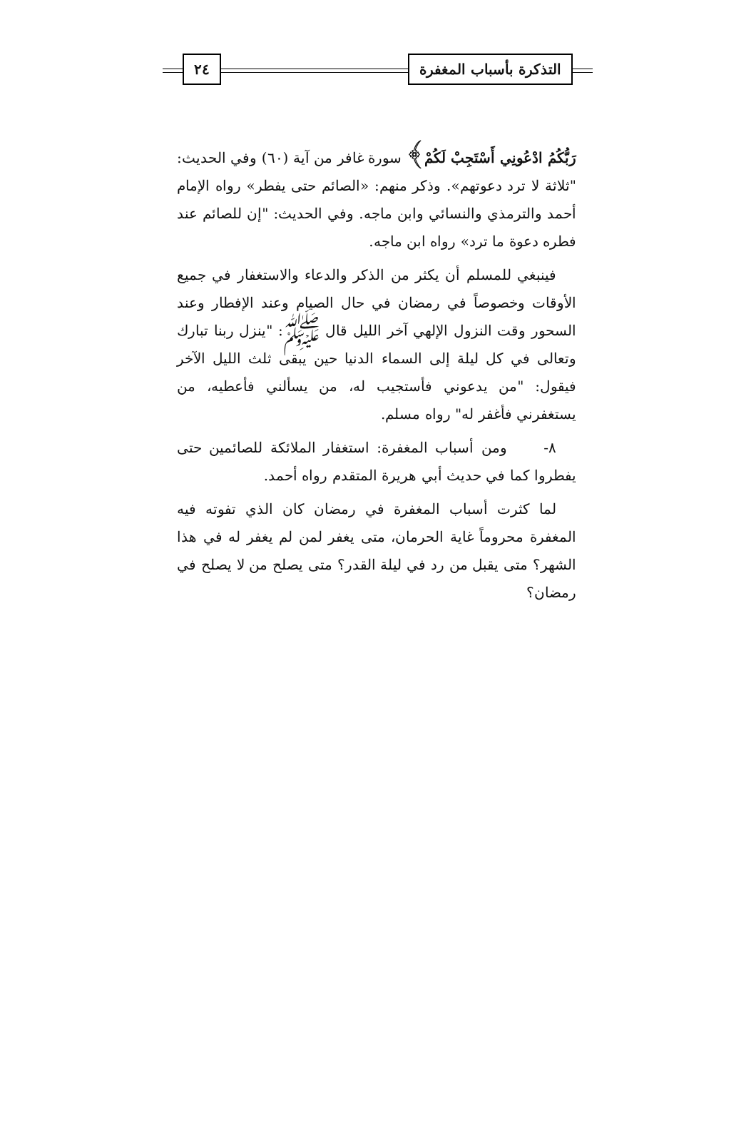التذكرة بأسباب المغفرة ٢٤
رَبُّكُمُ ادْعُونِي أَسْتَجِبْ لَكُمْ﴾ سورة غافر من آية (٦٠) وفي الحديث: "ثلاثة لا ترد دعوتهم». وذكر منهم: «الصائم حتى يفطر» رواه الإمام أحمد والترمذي والنسائي وابن ماجه. وفي الحديث: "إن للصائم عند فطره دعوة ما ترد» رواه ابن ماجه.
فينبغي للمسلم أن يكثر من الذكر والدعاء والاستغفار في جميع الأوقات وخصوصاً في رمضان في حال الصيام وعند الإفطار وعند السحور وقت النزول الإلهي آخر الليل قال ﷺ: "ينزل ربنا تبارك وتعالى في كل ليلة إلى السماء الدنيا حين يبقى ثلث الليل الآخر فيقول: "من يدعوني فأستجيب له، من يسألني فأعطيه، من يستغفرني فأغفر له" رواه مسلم.
٨- ومن أسباب المغفرة: استغفار الملائكة للصائمين حتى يفطروا كما في حديث أبي هريرة المتقدم رواه أحمد.
لما كثرت أسباب المغفرة في رمضان كان الذي تفوته فيه المغفرة محروماً غاية الحرمان، متى يغفر لمن لم يغفر له في هذا الشهر؟ متى يقبل من رد في ليلة القدر؟ متى يصلح من لا يصلح في رمضان؟